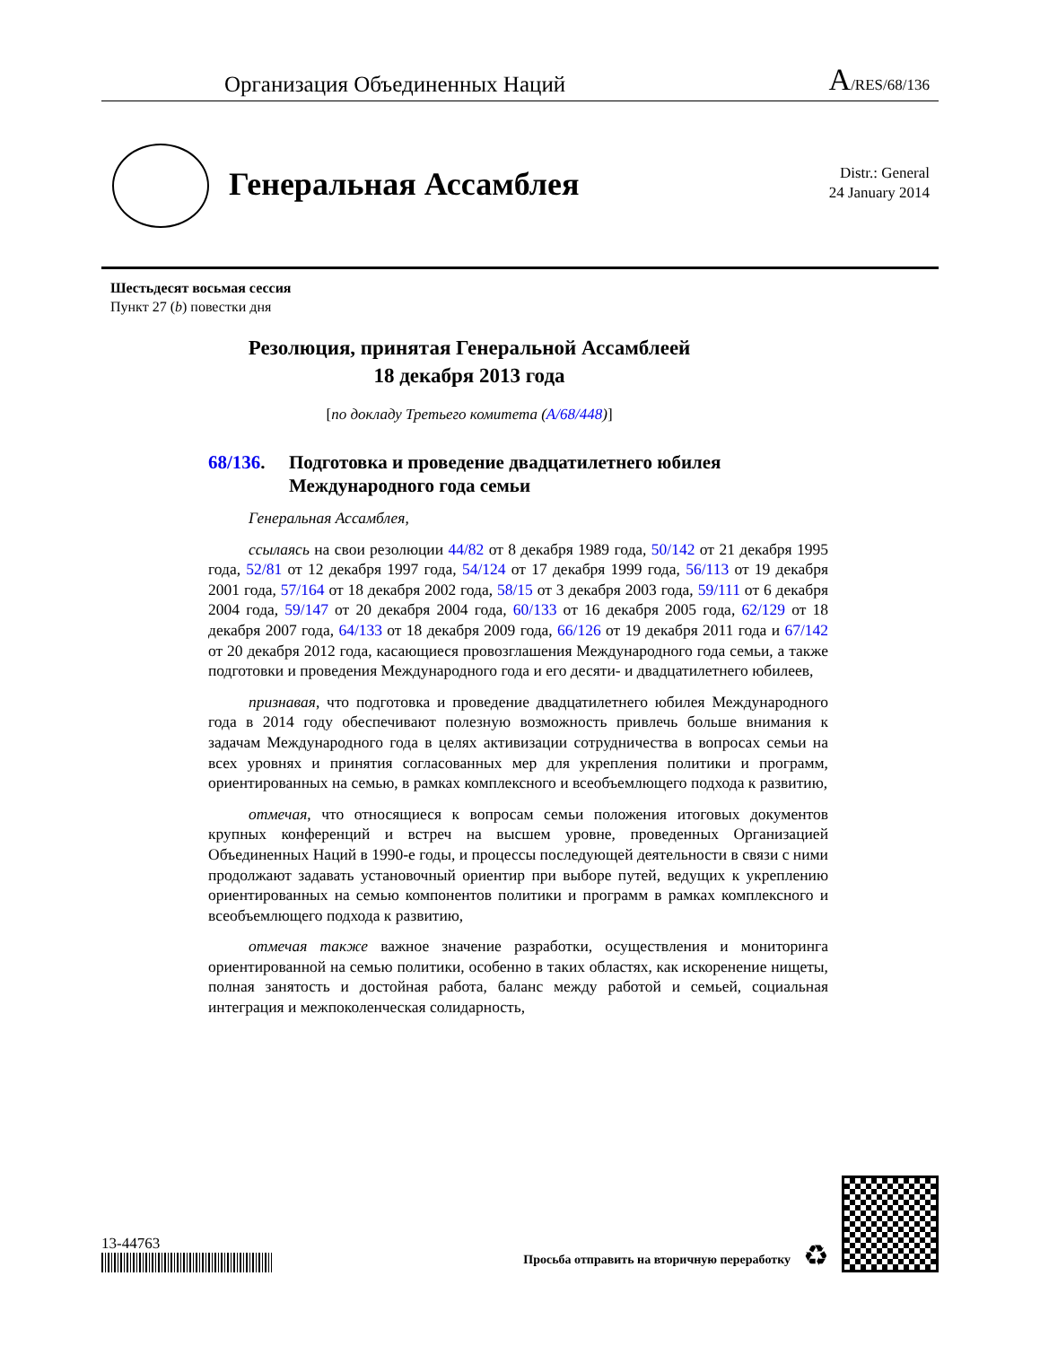Организация Объединенных Наций A/RES/68/136
Генеральная Ассамблея
Distr.: General
24 January 2014
Шестьдесят восьмая сессия
Пункт 27 (b) повестки дня
Резолюция, принятая Генеральной Ассамблеей
18 декабря 2013 года
[по докладу Третьего комитета (A/68/448)]
68/136. Подготовка и проведение двадцатилетнего юбилея
Международного года семьи
Генеральная Ассамблея,
ссылаясь на свои резолюции 44/82 от 8 декабря 1989 года, 50/142 от 21 декабря 1995 года, 52/81 от 12 декабря 1997 года, 54/124 от 17 декабря 1999 года, 56/113 от 19 декабря 2001 года, 57/164 от 18 декабря 2002 года, 58/15 от 3 декабря 2003 года, 59/111 от 6 декабря 2004 года, 59/147 от 20 декабря 2004 года, 60/133 от 16 декабря 2005 года, 62/129 от 18 декабря 2007 года, 64/133 от 18 декабря 2009 года, 66/126 от 19 декабря 2011 года и 67/142 от 20 декабря 2012 года, касающиеся провозглашения Международного года семьи, а также подготовки и проведения Международного года и его десяти- и двадцатилетнего юбилеев,
признавая, что подготовка и проведение двадцатилетнего юбилея Международного года в 2014 году обеспечивают полезную возможность привлечь больше внимания к задачам Международного года в целях активизации сотрудничества в вопросах семьи на всех уровнях и принятия согласованных мер для укрепления политики и программ, ориентированных на семью, в рамках комплексного и всеобъемлющего подхода к развитию,
отмечая, что относящиеся к вопросам семьи положения итоговых документов крупных конференций и встреч на высшем уровне, проведенных Организацией Объединенных Наций в 1990-е годы, и процессы последующей деятельности в связи с ними продолжают задавать установочный ориентир при выборе путей, ведущих к укреплению ориентированных на семью компонентов политики и программ в рамках комплексного и всеобъемлющего подхода к развитию,
отмечая также важное значение разработки, осуществления и мониторинга ориентированной на семью политики, особенно в таких областях, как искоренение нищеты, полная занятость и достойная работа, баланс между работой и семьей, социальная интеграция и межпоколенческая солидарность,
13-44763
Просьба отправить на вторичную переработку ♻